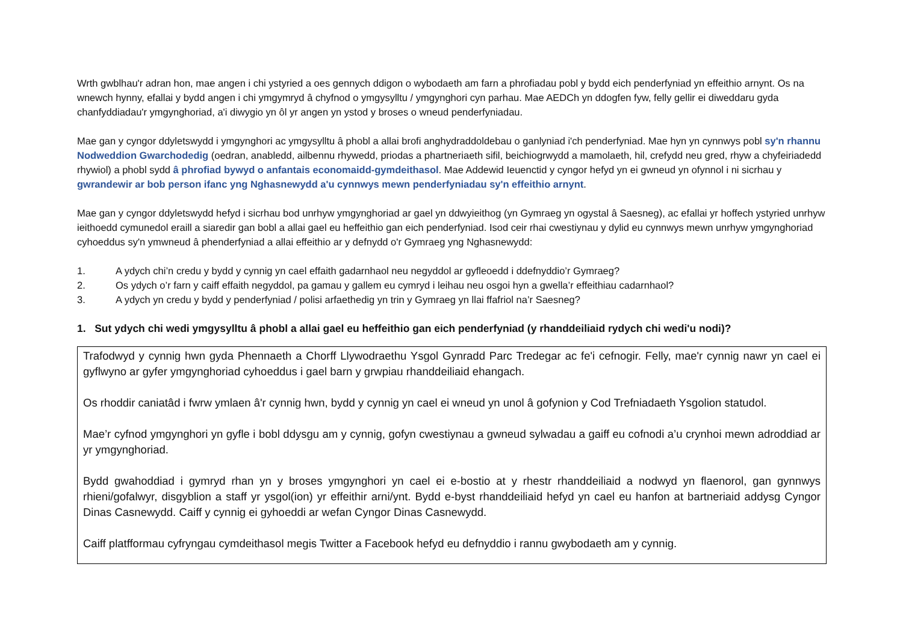Wrth gwblhau'r adran hon, mae angen i chi ystyried a oes gennych ddigon o wybodaeth am farn a phrofiadau pobl y bydd eich penderfyniad yn effeithio arnynt. Os na wnewch hynny, efallai y bydd angen i chi ymgymryd â chyfnod o ymgysylltu / ymgynghori cyn parhau. Mae AEDCh yn ddogfen fyw, felly gellir ei diweddaru gyda chanfyddiadau'r ymgynghoriad, a'i diwygio yn ôl yr angen yn ystod y broses o wneud penderfyniadau.
Mae gan y cyngor ddyletswydd i ymgynghori ac ymgysylltu â phobl a allai brofi anghydraddoldebau o ganlyniad i'ch penderfyniad. Mae hyn yn cynnwys pobl sy'n rhannu Nodweddion Gwarchodedig (oedran, anabledd, ailbennu rhywedd, priodas a phartneriaeth sifil, beichiogrwydd a mamolaeth, hil, crefydd neu gred, rhyw a chyfeiriadedd rhywiol) a phobl sydd â phrofiad bywyd o anfantais economaidd-gymdeithasol. Mae Addewid Ieuenctid y cyngor hefyd yn ei gwneud yn ofynnol i ni sicrhau y gwrandewir ar bob person ifanc yng Nghasnewydd a'u cynnwys mewn penderfyniadau sy'n effeithio arnynt.
Mae gan y cyngor ddyletswydd hefyd i sicrhau bod unrhyw ymgynghoriad ar gael yn ddwyieithog (yn Gymraeg yn ogystal â Saesneg), ac efallai yr hoffech ystyried unrhyw ieithoedd cymunedol eraill a siaredir gan bobl a allai gael eu heffeithio gan eich penderfyniad. Isod ceir rhai cwestiynau y dylid eu cynnwys mewn unrhyw ymgynghoriad cyhoeddus sy'n ymwneud â phenderfyniad a allai effeithio ar y defnydd o'r Gymraeg yng Nghasnewydd:
1. A ydych chi’n credu y bydd y cynnig yn cael effaith gadarnhaol neu negyddol ar gyfleoedd i ddefnyddio’r Gymraeg?
2. Os ydych o’r farn y caiff effaith negyddol, pa gamau y gallem eu cymryd i leihau neu osgoi hyn a gwella’r effeithiau cadarnhaol?
3. A ydych yn credu y bydd y penderfyniad / polisi arfaethedig yn trin y Gymraeg yn llai ffafriol na’r Saesneg?
1. Sut ydych chi wedi ymgysylltu â phobl a allai gael eu heffeithio gan eich penderfyniad (y rhanddeiliaid rydych chi wedi'u nodi)?
Trafodwyd y cynnig hwn gyda Phennaeth a Chorff Llywodraethu Ysgol Gynradd Parc Tredegar ac fe'i cefnogir. Felly, mae'r cynnig nawr yn cael ei gyflwyno ar gyfer ymgynghoriad cyhoeddus i gael barn y grwpiau rhanddeiliaid ehangach.
Os rhoddir caniatâd i fwrw ymlaen â'r cynnig hwn, bydd y cynnig yn cael ei wneud yn unol â gofynion y Cod Trefniadaeth Ysgolion statudol.
Mae’r cyfnod ymgynghori yn gyfle i bobl ddysgu am y cynnig, gofyn cwestiynau a gwneud sylwadau a gaiff eu cofnodi a’u crynhoi mewn adroddiad ar yr ymgynghoriad.
Bydd gwahoddiad i gymryd rhan yn y broses ymgynghori yn cael ei e-bostio at y rhestr rhanddeiliaid a nodwyd yn flaenorol, gan gynnwys rhieni/gofalwyr, disgyblion a staff yr ysgol(ion) yr effeithir arni/ynt. Bydd e-byst rhanddeiliaid hefyd yn cael eu hanfon at bartneriaid addysg Cyngor Dinas Casnewydd. Caiff y cynnig ei gyhoeddi ar wefan Cyngor Dinas Casnewydd.
Caiff platfformau cyfryngau cymdeithasol megis Twitter a Facebook hefyd eu defnyddio i rannu gwybodaeth am y cynnig.